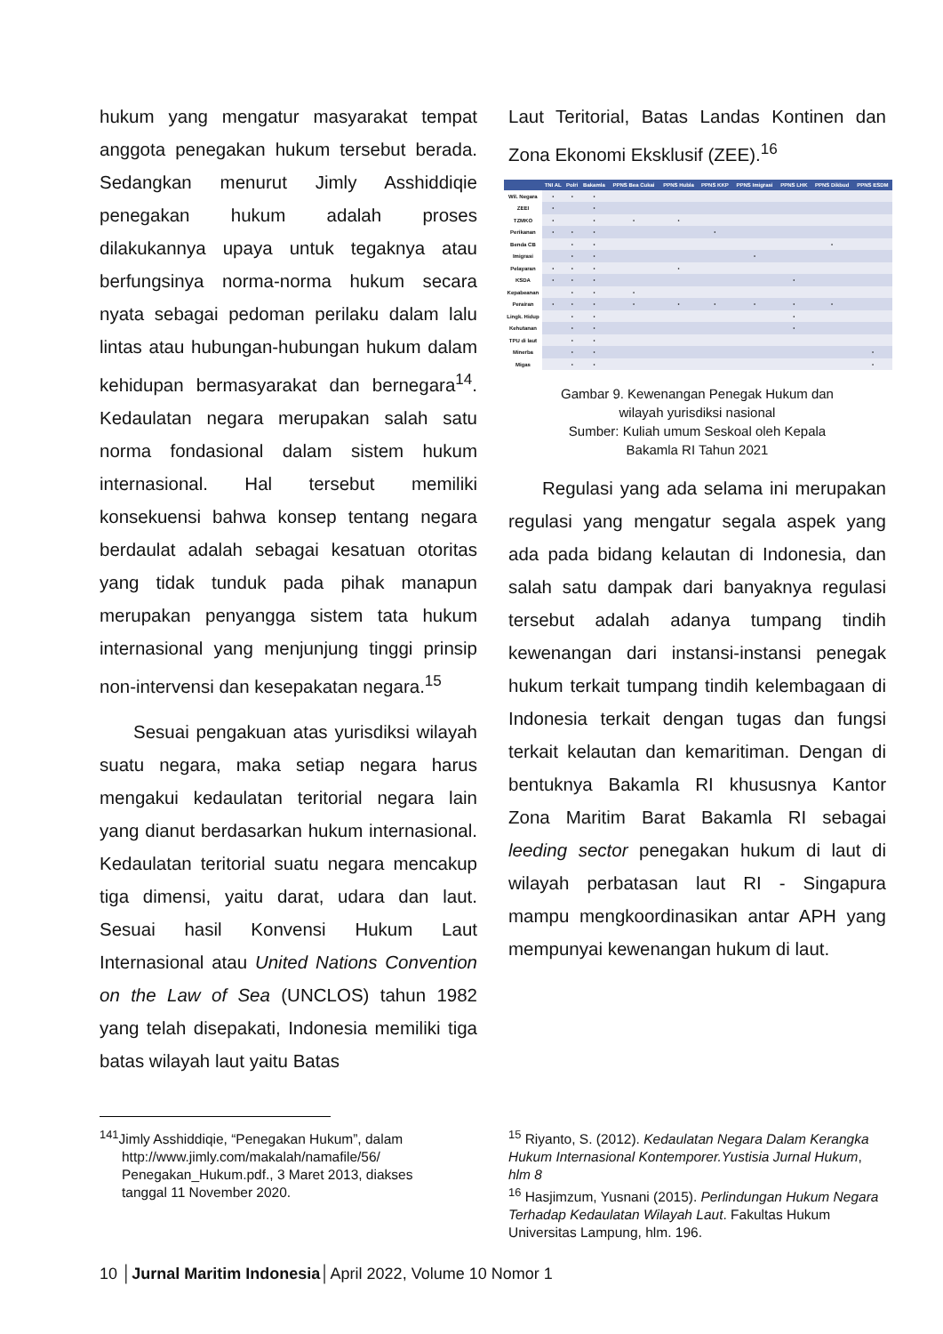hukum yang mengatur masyarakat tempat anggota penegakan hukum tersebut berada. Sedangkan menurut Jimly Asshiddiqie penegakan hukum adalah proses dilakukannya upaya untuk tegaknya atau berfungsinya norma-norma hukum secara nyata sebagai pedoman perilaku dalam lalu lintas atau hubungan-hubungan hukum dalam kehidupan bermasyarakat dan bernegara<sup>14</sup>. Kedaulatan negara merupakan salah satu norma fondasional dalam sistem hukum internasional. Hal tersebut memiliki konsekuensi bahwa konsep tentang negara berdaulat adalah sebagai kesatuan otoritas yang tidak tunduk pada pihak manapun merupakan penyangga sistem tata hukum internasional yang menjunjung tinggi prinsip non-intervensi dan kesepakatan negara.<sup>15</sup>
Sesuai pengakuan atas yurisdiksi wilayah suatu negara, maka setiap negara harus mengakui kedaulatan teritorial negara lain yang dianut berdasarkan hukum internasional. Kedaulatan teritorial suatu negara mencakup tiga dimensi, yaitu darat, udara dan laut. Sesuai hasil Konvensi Hukum Laut Internasional atau United Nations Convention on the Law of Sea (UNCLOS) tahun 1982 yang telah disepakati, Indonesia memiliki tiga batas wilayah laut yaitu Batas
Laut Teritorial, Batas Landas Kontinen dan Zona Ekonomi Eksklusif (ZEE).<sup>16</sup>
| | TNI AL | Polri | Bakamla | PPNS Bea Cukai | PPNS Hubla | PPNS KKP | PPNS Imigrasi | PPNS LHK | PPNS Dikbud | PPNS ESDM |
| --- | --- | --- | --- | --- | --- | --- | --- | --- | --- | --- |
| Wil. Negara | • | • | • | | | | | | | |
| ZEEI | • | | • | | | | | | | |
| TZMKO | • | | • | • | • | | | | | |
| Perikanan | • | • | • | | | • | | | | |
| Benda CB | | • | • | | | | | | • | |
| Imigrasi | | • | • | | | | • | | | |
| Pelayaran | • | • | • | | • | | | | | |
| KSDA | • | • | • | | | | | • | | |
| Kepabeanan | | • | • | • | | | | | | |
| Perairan | • | • | • | • | • | • | • | • | • | |
| Lingk. Hidup | | • | • | | | | | • | | |
| Kehutanan | | • | • | | | | | • | | |
| TPU di laut | | • | • | | | | | | | |
| Minerba | | • | • | | | | | | | • |
| Migas | | • | • | | | | | | | • |
Gambar 9. Kewenangan Penegak Hukum dan
wilayah yurisdiksi nasional
Sumber: Kuliah umum Seskoal oleh Kepala
Bakamla RI Tahun 2021
Regulasi yang ada selama ini merupakan regulasi yang mengatur segala aspek yang ada pada bidang kelautan di Indonesia, dan salah satu dampak dari banyaknya regulasi tersebut adalah adanya tumpang tindih kewenangan dari instansi-instansi penegak hukum terkait tumpang tindih kelembagaan di Indonesia terkait dengan tugas dan fungsi terkait kelautan dan kemaritiman. Dengan di bentuknya Bakamla RI khususnya Kantor Zona Maritim Barat Bakamla RI sebagai leeding sector penegakan hukum di laut di wilayah perbatasan laut RI - Singapura mampu mengkoordinasikan antar APH yang mempunyai kewenangan hukum di laut.
<sup>141</sup> Jimly Asshiddiqie, “Penegakan Hukum”, dalam
http://www.jimly.com/makalah/namafile/56/
Penegakan_Hukum.pdf., 3 Maret 2013, diakses
tanggal 11 November 2020.
<sup>15</sup> Riyanto, S. (2012). Kedaulatan Negara Dalam Kerangka Hukum Internasional Kontemporer.Yustisia Jurnal Hukum, hlm 8
<sup>16</sup> Hasjimzum, Yusnani (2015). Perlindungan Hukum Negara Terhadap Kedaulatan Wilayah Laut. Fakultas Hukum Universitas Lampung, hlm. 196.
10 │Jurnal Maritim Indonesia│April 2022, Volume 10 Nomor 1